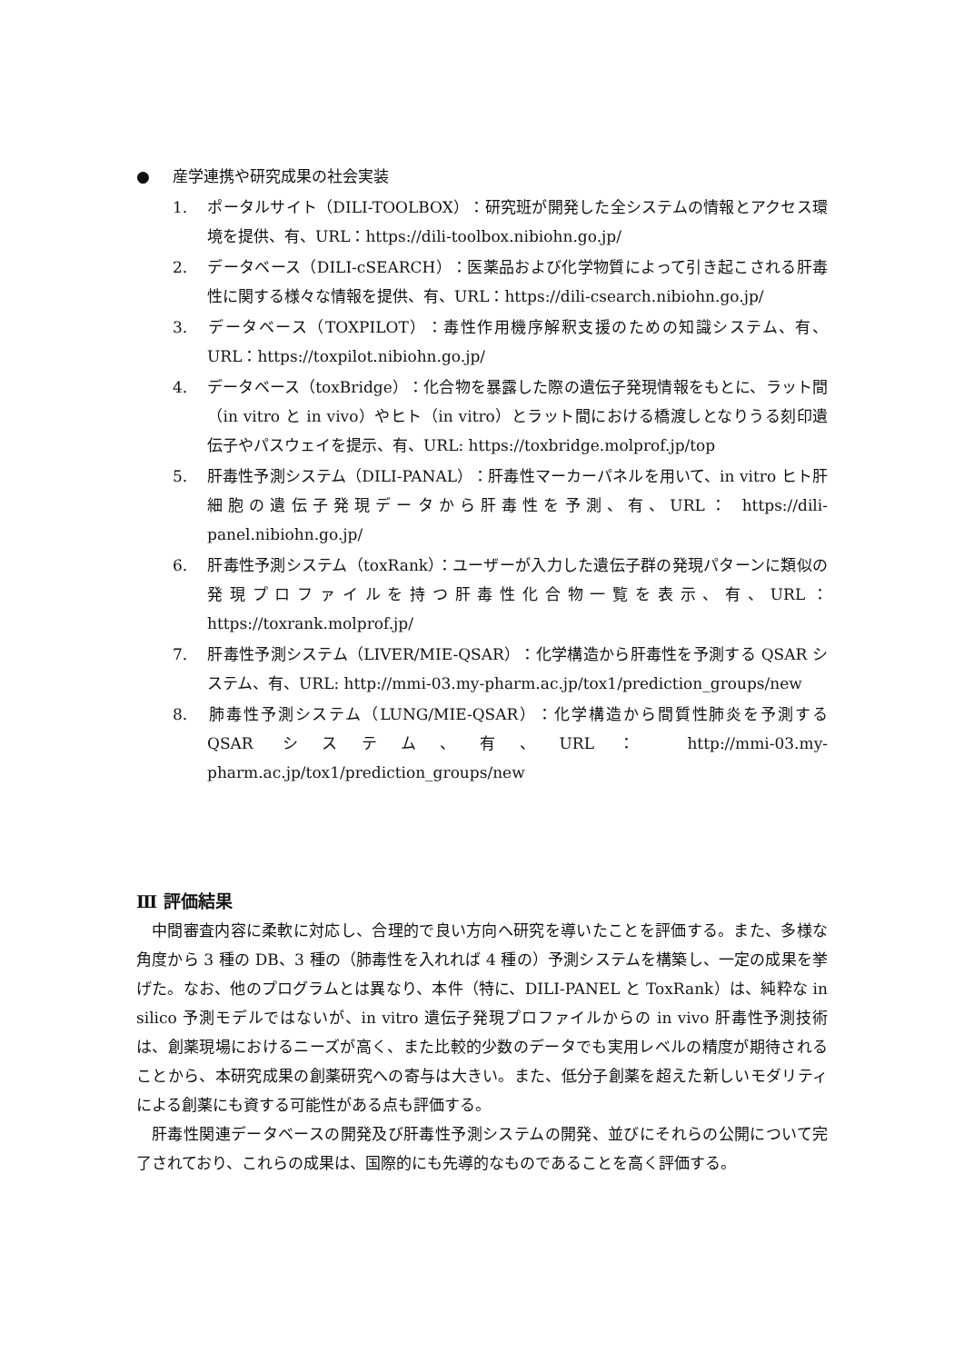● 産学連携や研究成果の社会実装
1. ポータルサイト（DILI-TOOLBOX）：研究班が開発した全システムの情報とアクセス環境を提供、有、URL：https://dili-toolbox.nibiohn.go.jp/
2. データベース（DILI-cSEARCH）：医薬品および化学物質によって引き起こされる肝毒性に関する様々な情報を提供、有、URL：https://dili-csearch.nibiohn.go.jp/
3. データベース（TOXPILOT）：毒性作用機序解釈支援のための知識システム、有、URL：https://toxpilot.nibiohn.go.jp/
4. データベース（toxBridge）：化合物を暴露した際の遺伝子発現情報をもとに、ラット間（in vitro と in vivo）やヒト（in vitro）とラット間における橋渡しとなりうる刻印遺伝子やパスウェイを提示、有、URL: https://toxbridge.molprof.jp/top
5. 肝毒性予測システム（DILI-PANAL）：肝毒性マーカーパネルを用いて、in vitro ヒト肝細胞の遺伝子発現データから肝毒性を予測、有、URL： https://dili-panel.nibiohn.go.jp/
6. 肝毒性予測システム（toxRank）：ユーザーが入力した遺伝子群の発現パターンに類似の発現プロファイルを持つ肝毒性化合物一覧を表示、有、URL：https://toxrank.molprof.jp/
7. 肝毒性予測システム（LIVER/MIE-QSAR）：化学構造から肝毒性を予測する QSAR システム、有、URL: http://mmi-03.my-pharm.ac.jp/tox1/prediction_groups/new
8. 肺毒性予測システム（LUNG/MIE-QSAR）：化学構造から間質性肺炎を予測する QSAR システム、有、URL： http://mmi-03.my-pharm.ac.jp/tox1/prediction_groups/new
Ⅲ 評価結果
中間審査内容に柔軟に対応し、合理的で良い方向へ研究を導いたことを評価する。また、多様な角度から 3 種の DB、3 種の（肺毒性を入れれば 4 種の）予測システムを構築し、一定の成果を挙げた。なお、他のプログラムとは異なり、本件（特に、DILI-PANEL と ToxRank）は、純粋な in silico 予測モデルではないが、in vitro 遺伝子発現プロファイルからの in vivo 肝毒性予測技術は、創薬現場におけるニーズが高く、また比較的少数のデータでも実用レベルの精度が期待されることから、本研究成果の創薬研究への寄与は大きい。また、低分子創薬を超えた新しいモダリティによる創薬にも資する可能性がある点も評価する。
肝毒性関連データベースの開発及び肝毒性予測システムの開発、並びにそれらの公開について完了されており、これらの成果は、国際的にも先導的なものであることを高く評価する。